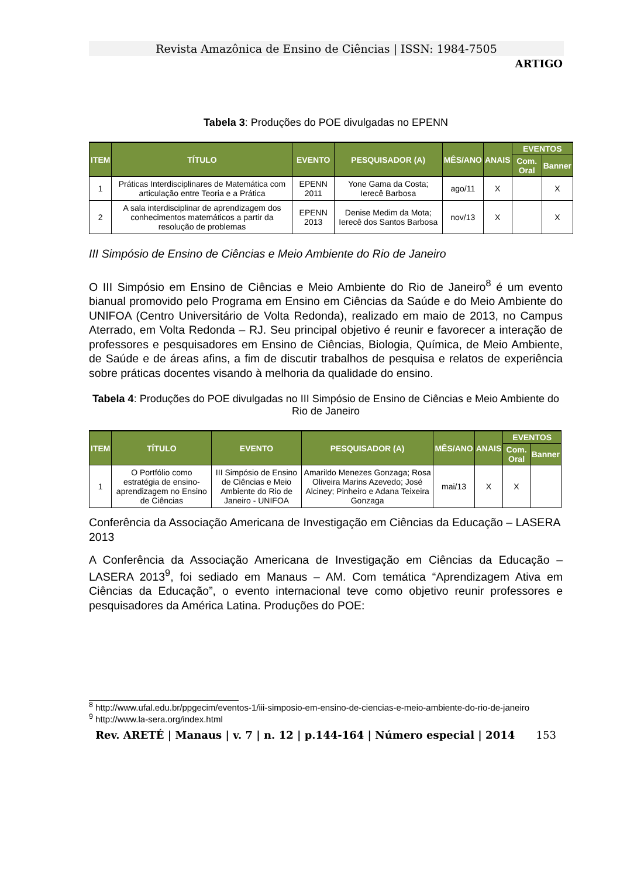Revista Amazônica de Ensino de Ciências | ISSN: 1984-7505
ARTIGO
Tabela 3: Produções do POE divulgadas no EPENN
| ITEM | TÍTULO | EVENTO | PESQUISADOR (A) | MÊS/ANO | ANAIS | EVENTOS | |
| --- | --- | --- | --- | --- | --- | --- | --- |
| | | | | | | Com. Oral | Banner |
| 1 | Práticas Interdisciplinares de Matemática com articulação entre Teoria e a Prática | EPENN 2011 | Yone Gama da Costa; Ierecê Barbosa | ago/11 | X | | X |
| 2 | A sala interdisciplinar de aprendizagem dos conhecimentos matemáticos a partir da resolução de problemas | EPENN 2013 | Denise Medim da Mota; Ierecê dos Santos Barbosa | nov/13 | X | | X |
III Simpósio de Ensino de Ciências e Meio Ambiente do Rio de Janeiro
O III Simpósio em Ensino de Ciências e Meio Ambiente do Rio de Janeiro<sup>8</sup> é um evento bianual promovido pelo Programa em Ensino em Ciências da Saúde e do Meio Ambiente do UNIFOA (Centro Universitário de Volta Redonda), realizado em maio de 2013, no Campus Aterrado, em Volta Redonda – RJ. Seu principal objetivo é reunir e favorecer a interação de professores e pesquisadores em Ensino de Ciências, Biologia, Química, de Meio Ambiente, de Saúde e de áreas afins, a fim de discutir trabalhos de pesquisa e relatos de experiência sobre práticas docentes visando à melhoria da qualidade do ensino.
Tabela 4: Produções do POE divulgadas no III Simpósio de Ensino de Ciências e Meio Ambiente do Rio de Janeiro
| ITEM | TÍTULO | EVENTO | PESQUISADOR (A) | MÊS/ANO | ANAIS | EVENTOS | |
| --- | --- | --- | --- | --- | --- | --- | --- |
| | | | | | | Com. Oral | Banner |
| 1 | O Portfólio como estratégia de ensino-aprendizagem no Ensino de Ciências | III Simpósio de Ensino de Ciências e Meio Ambiente do Rio de Janeiro - UNIFOA | Amarildo Menezes Gonzaga; Rosa Oliveira Marins Azevedo; José Alciney; Pinheiro e Adana Teixeira Gonzaga | mai/13 | X | X | |
Conferência da Associação Americana de Investigação em Ciências da Educação – LASERA 2013
A Conferência da Associação Americana de Investigação em Ciências da Educação – LASERA 2013<sup>9</sup>, foi sediado em Manaus – AM. Com temática “Aprendizagem Ativa em Ciências da Educação”, o evento internacional teve como objetivo reunir professores e pesquisadores da América Latina. Produções do POE:
<sup>8</sup> http://www.ufal.edu.br/ppgecim/eventos-1/iii-simposio-em-ensino-de-ciencias-e-meio-ambiente-do-rio-de-janeiro
<sup>9</sup> http://www.la-sera.org/index.html
Rev. ARETÉ | Manaus | v. 7 | n. 12 | p.144-164 | Número especial | 2014 153